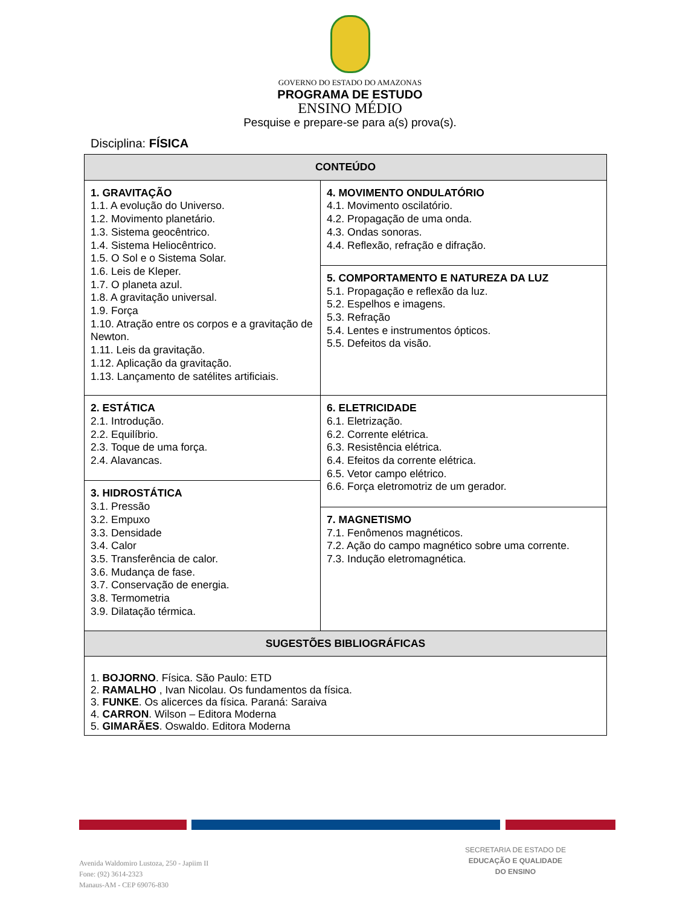GOVERNO DO ESTADO DO AMAZONAS
PROGRAMA DE ESTUDO
ENSINO MÉDIO
Pesquise e prepare-se para a(s) prova(s).
Disciplina: FÍSICA
| CONTEÚDO | |
| --- | --- |
| 1. GRAVITAÇÃO 1.1. A evolução do Universo. 1.2. Movimento planetário. 1.3. Sistema geocêntrico. 1.4. Sistema Heliocêntrico. 1.5. O Sol e o Sistema Solar. 1.6. Leis de Kleper. 1.7. O planeta azul. 1.8. A gravitação universal. 1.9. Força 1.10. Atração entre os corpos e a gravitação de Newton. 1.11. Leis da gravitação. 1.12. Aplicação da gravitação. 1.13. Lançamento de satélites artificiais. | 4. MOVIMENTO ONDULATÓRIO 4.1. Movimento oscilatório. 4.2. Propagação de uma onda. 4.3. Ondas sonoras. 4.4. Reflexão, refração e difração. 5. COMPORTAMENTO E NATUREZA DA LUZ 5.1. Propagação e reflexão da luz. 5.2. Espelhos e imagens. 5.3. Refração 5.4. Lentes e instrumentos ópticos. 5.5. Defeitos da visão. |
| 2. ESTÁTICA 2.1. Introdução. 2.2. Equilíbrio. 2.3. Toque de uma força. 2.4. Alavancas. 3. HIDROSTÁTICA 3.1. Pressão 3.2. Empuxo 3.3. Densidade 3.4. Calor 3.5. Transferência de calor. 3.6. Mudança de fase. 3.7. Conservação de energia. 3.8. Termometria 3.9. Dilatação térmica. | 6. ELETRICIDADE 6.1. Eletrização. 6.2. Corrente elétrica. 6.3. Resistência elétrica. 6.4. Efeitos da corrente elétrica. 6.5. Vetor campo elétrico. 6.6. Força eletromotriz de um gerador. 7. MAGNETISMO 7.1. Fenômenos magnéticos. 7.2. Ação do campo magnético sobre uma corrente. 7.3. Indução eletromagnética. |
| SUGESTÕES BIBLIOGRÁFICAS | |
| 1. BOJORNO . Física. São Paulo: ETD 2. RAMALHO , Ivan Nicolau. Os fundamentos da física. 3. FUNKE . Os alicerces da física. Paraná: Saraiva 4. CARRON . Wilson – Editora Moderna 5. GIMARÃES . Oswaldo. Editora Moderna | |
Avenida Waldomiro Lustoza, 250 - Japiim II
Fone: (92) 3614-2323
Manaus-AM - CEP 69076-830
SECRETARIA DE ESTADO DE
EDUCAÇÃO E QUALIDADE
DO ENSINO